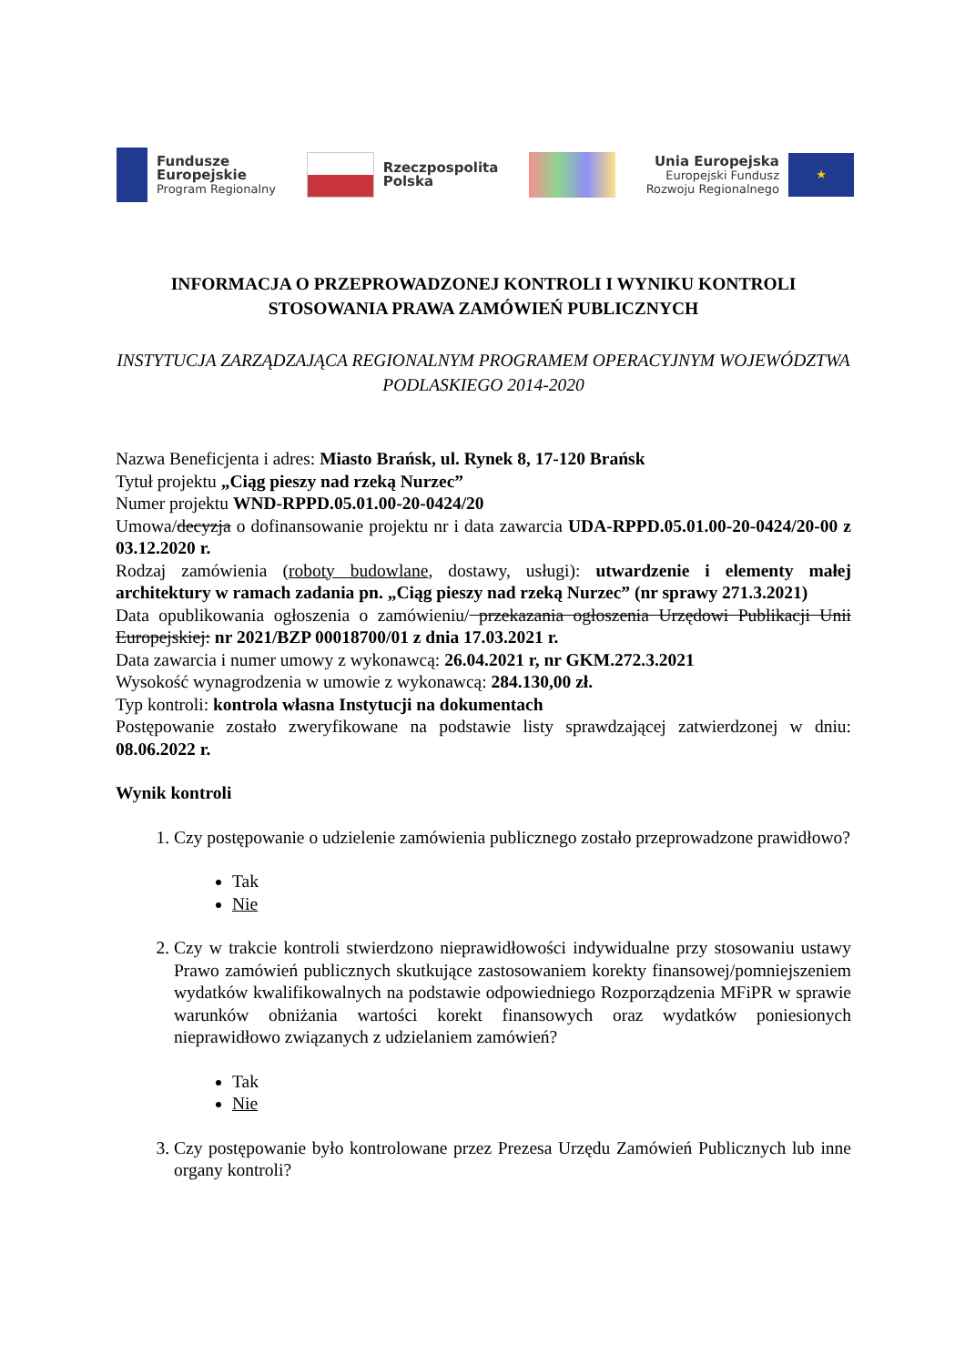Fundusze
Europejskie
Program Regionalny
Rzeczpospolita
Polska
Unia Europejska
Europejski Fundusz
Rozwoju Regionalnego
★
INFORMACJA O PRZEPROWADZONEJ KONTROLI I WYNIKU KONTROLI STOSOWANIA PRAWA ZAMÓWIEŃ PUBLICZNYCH
INSTYTUCJA ZARZĄDZAJĄCA REGIONALNYM PROGRAMEM OPERACYJNYM WOJEWÓDZTWA PODLASKIEGO 2014-2020
Nazwa Beneficjenta i adres: Miasto Brańsk, ul. Rynek 8, 17-120 Brańsk
Tytuł projektu „Ciąg pieszy nad rzeką Nurzec”
Numer projektu WND-RPPD.05.01.00-20-0424/20
Umowa/decyzja o dofinansowanie projektu nr i data zawarcia UDA-RPPD.05.01.00-20-0424/20-00 z 03.12.2020 r.
Rodzaj zamówienia (roboty budowlane, dostawy, usługi): utwardzenie i elementy małej architektury w ramach zadania pn. „Ciąg pieszy nad rzeką Nurzec” (nr sprawy 271.3.2021)
Data opublikowania ogłoszenia o zamówieniu/ przekazania ogłoszenia Urzędowi Publikacji Unii Europejskiej: nr 2021/BZP 00018700/01 z dnia 17.03.2021 r.
Data zawarcia i numer umowy z wykonawcą: 26.04.2021 r, nr GKM.272.3.2021
Wysokość wynagrodzenia w umowie z wykonawcą: 284.130,00 zł.
Typ kontroli: kontrola własna Instytucji na dokumentach
Postępowanie zostało zweryfikowane na podstawie listy sprawdzającej zatwierdzonej w dniu: 08.06.2022 r.
Wynik kontroli
1. Czy postępowanie o udzielenie zamówienia publicznego zostało przeprowadzone prawidłowo?
Tak
Nie
2. Czy w trakcie kontroli stwierdzono nieprawidłowości indywidualne przy stosowaniu ustawy Prawo zamówień publicznych skutkujące zastosowaniem korekty finansowej/pomniejszeniem wydatków kwalifikowalnych na podstawie odpowiedniego Rozporządzenia MFiPR w sprawie warunków obniżania wartości korekt finansowych oraz wydatków poniesionych nieprawidłowo związanych z udzielaniem zamówień?
Tak
Nie
3. Czy postępowanie było kontrolowane przez Prezesa Urzędu Zamówień Publicznych lub inne organy kontroli?